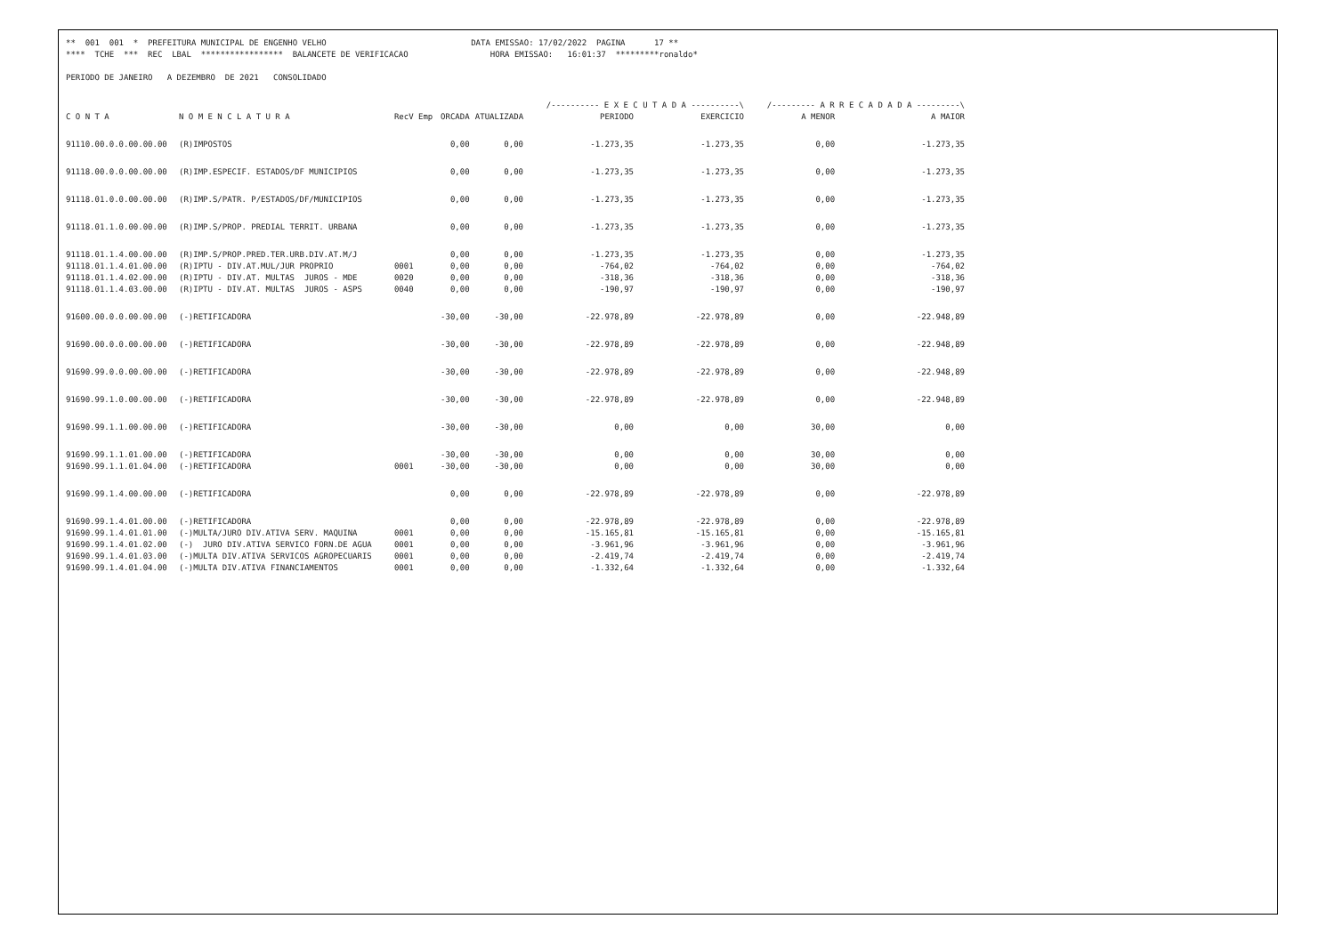** 001 001 * PREFEITURA MUNICIPAL DE ENGENHO VELHO DATA EMISSAO: 17/02/2022 PAGINA 17 ** **** TCHE *** REC LBAL ***************** BALANCETE DE VERIFICACAO HORA EMISSAO: 16:01:37 *********ronaldo* PERIODO DE JANEIRO A DEZEMBRO DE 2021 CONSOLIDADO
| | | | | | /---------- E X E C U T A D A ----------\ | | /--------- A R R E C A D A D A ---------\ | |
| --- | --- | --- | --- | --- | --- | --- | --- | --- |
| C O N T A | N O M E N C L A T U R A | RecV Emp | ORCADA | ATUALIZADA | PERIODO | EXERCICIO | A MENOR | A MAIOR |
| 91110.00.0.0.00.00.00 | (R)IMPOSTOS | | 0,00 | 0,00 | -1.273,35 | -1.273,35 | 0,00 | -1.273,35 |
| 91118.00.0.0.00.00.00 | (R)IMP.ESPECIF. ESTADOS/DF MUNICIPIOS | | 0,00 | 0,00 | -1.273,35 | -1.273,35 | 0,00 | -1.273,35 |
| 91118.01.0.0.00.00.00 | (R)IMP.S/PATR. P/ESTADOS/DF/MUNICIPIOS | | 0,00 | 0,00 | -1.273,35 | -1.273,35 | 0,00 | -1.273,35 |
| 91118.01.1.0.00.00.00 | (R)IMP.S/PROP. PREDIAL TERRIT. URBANA | | 0,00 | 0,00 | -1.273,35 | -1.273,35 | 0,00 | -1.273,35 |
| 91118.01.1.4.00.00.00 | (R)IMP.S/PROP.PRED.TER.URB.DIV.AT.M/J | | 0,00 | 0,00 | -1.273,35 | -1.273,35 | 0,00 | -1.273,35 |
| 91118.01.1.4.01.00.00 | (R)IPTU - DIV.AT.MUL/JUR PROPRIO | 0001 | 0,00 | 0,00 | -764,02 | -764,02 | 0,00 | -764,02 |
| 91118.01.1.4.02.00.00 | (R)IPTU - DIV.AT. MULTAS JUROS - MDE | 0020 | 0,00 | 0,00 | -318,36 | -318,36 | 0,00 | -318,36 |
| 91118.01.1.4.03.00.00 | (R)IPTU - DIV.AT. MULTAS JUROS - ASPS | 0040 | 0,00 | 0,00 | -190,97 | -190,97 | 0,00 | -190,97 |
| 91600.00.0.0.00.00.00 | (-)RETIFICADORA | | -30,00 | -30,00 | -22.978,89 | -22.978,89 | 0,00 | -22.948,89 |
| 91690.00.0.0.00.00.00 | (-)RETIFICADORA | | -30,00 | -30,00 | -22.978,89 | -22.978,89 | 0,00 | -22.948,89 |
| 91690.99.0.0.00.00.00 | (-)RETIFICADORA | | -30,00 | -30,00 | -22.978,89 | -22.978,89 | 0,00 | -22.948,89 |
| 91690.99.1.0.00.00.00 | (-)RETIFICADORA | | -30,00 | -30,00 | -22.978,89 | -22.978,89 | 0,00 | -22.948,89 |
| 91690.99.1.1.00.00.00 | (-)RETIFICADORA | | -30,00 | -30,00 | 0,00 | 0,00 | 30,00 | 0,00 |
| 91690.99.1.1.01.00.00 | (-)RETIFICADORA | | -30,00 | -30,00 | 0,00 | 0,00 | 30,00 | 0,00 |
| 91690.99.1.1.01.04.00 | (-)RETIFICADORA | 0001 | -30,00 | -30,00 | 0,00 | 0,00 | 30,00 | 0,00 |
| 91690.99.1.4.00.00.00 | (-)RETIFICADORA | | 0,00 | 0,00 | -22.978,89 | -22.978,89 | 0,00 | -22.978,89 |
| 91690.99.1.4.01.00.00 | (-)RETIFICADORA | | 0,00 | 0,00 | -22.978,89 | -22.978,89 | 0,00 | -22.978,89 |
| 91690.99.1.4.01.01.00 | (-)MULTA/JURO DIV.ATIVA SERV. MAQUINA | 0001 | 0,00 | 0,00 | -15.165,81 | -15.165,81 | 0,00 | -15.165,81 |
| 91690.99.1.4.01.02.00 | (-) JURO DIV.ATIVA SERVICO FORN.DE AGUA | 0001 | 0,00 | 0,00 | -3.961,96 | -3.961,96 | 0,00 | -3.961,96 |
| 91690.99.1.4.01.03.00 | (-)MULTA DIV.ATIVA SERVICOS AGROPECUARIS | 0001 | 0,00 | 0,00 | -2.419,74 | -2.419,74 | 0,00 | -2.419,74 |
| 91690.99.1.4.01.04.00 | (-)MULTA DIV.ATIVA FINANCIAMENTOS | 0001 | 0,00 | 0,00 | -1.332,64 | -1.332,64 | 0,00 | -1.332,64 |